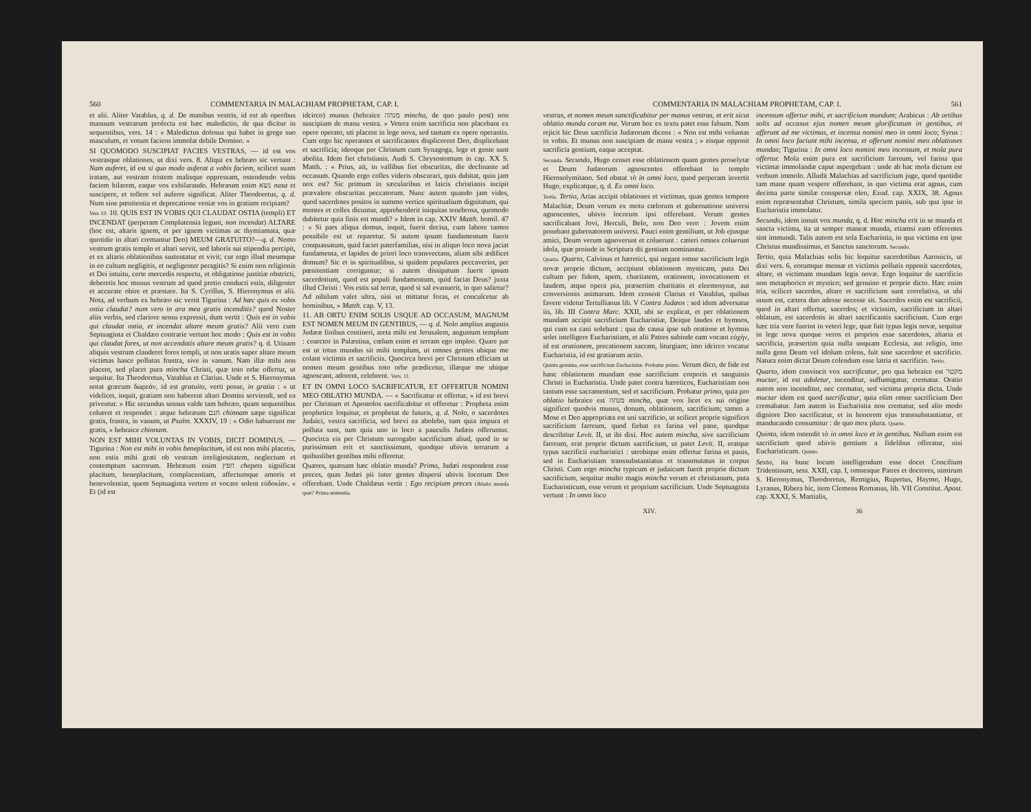560 COMMENTARIA IN MALACHIAM PROPHETAM, CAP. I.
et alii. Aliter Vatablus, q. d. De manibus vestris, id est ab operibus manuum vestrarum profecta est hæc maledictio, de qua dicitur in sequentibus, vers. 14 : « Maledictus dolosus qui habet in grege suo masculum, et votum faciens immolat debile Domino. »
SI QUOMODO SUSCIPIAT FACIES VESTRAS, — id est vos vestrasque oblationes, ut dixi vers. 8. Aliqui ex hebræo sic vertunt : Nam auferet, id est si quo modo auferat a vobis faciem, scilicet suam iratam, aut vestram tristem malisque oppressam, ostendendo vobis faciem hilarem, eaque vos exhilarando. Hebræum enim נשא nasa et suscipere, et tollere vel auferre significat. Aliter Theodoretus, q. d. Num sine pœnitentia et deprecatione veniæ vos in gratiam recipiam?
Vers 10. 10. QUIS EST IN VOBIS QUI CLAUDAT OSTIA (templi) ET INCENDAT (perperam Complutensia legunt, non incendat) ALTARE (hoc est, altaris ignem, et per ignem victimas ac thymiamata, quæ quotidie in altari cremantur Deo) MEUM GRATUITO?—q. d. Nemo vestrum gratis templo et altari servit, sed laboris sui stipendia percipit, et ex altaris oblationibus sustentatur et vivit; cur ergo illud meumque in eo cultum negligitis, et negligenter peragitis? Si enim non religionis et Dei intuitu, certe mercedis respectu, et obligatione justitiæ obstricti, deberetis hoc munus vestrum ad quod pretio conducti estis, diligenter et accurate obire et præstare. Ita S. Cyrillus, S. Hieronymus et alii. Nota, ad verbum ex hebræo sic vertit Tigurina : Ad hæc quis ex vobis ostia claudat? num vero in ara mea gratis incenditis? quod Noster aliis verbis, sed clariore sensu expressit, dum vertit : Quis est in vobis qui claudat ostia, et incendat altare meum gratis? Alii vero cum Septuaginta et Chaldæo contrarie vertunt hoc modo : Quis est in vobis qui claudat fores, ut non accendatis altare meum gratis? q. d. Utinam aliquis vestrum clauderet fores templi, ut non uratis super altare meum victimas hasce pollutas frustra, sive in vanum. Nam illæ mihi non placent, sed placet pura mincha Christi, quæ toto orbe offertur, ut sequitur. Ita Theodoretus, Vatablus et Clarius. Unde et S. Hieronymus notat græcum δωρεάν, id est gratuito, verti posse, in gratia : « ut videlicet, inquit, gratiam non haberent altari Domini serviendi, sed ea priventur. » Hic secundus sensus valde tam hebræo, quam sequentibus cohæret et respondet : atque hebræum חנם chinnam sæpe significat gratis, frustra, in vanum, ut Psalm. XXXIV, 19 : « Odio habuerunt me gratis, » hebraice chinnam.
NON EST MIHI VOLUNTAS IN VOBIS, DICIT DOMINUS. — Tigurina : Non est mihi in vobis beneplacitum, id est non mihi placetis, non estis mihi grati ob vestram irreligiositatem, neglectum et contemptum sacrorum. Hebræum enim חפץ chepets significat placitum, beneplacitum, complacentiam, affectumque amoris et benevolentiæ, quem Septuaginta vertere et vocare solent εὐδοκίαν. « Et (id est
idcirco) munus (hebraice מנחה mincha, de quo paulo post) non suscipiam de manu vestra. » Vetera enim sacrificia non placebant ex opere operato, uti placent in lege nova, sed tantum ex opere operantis. Cum ergo hic operantes et sacrificantes displicerent Deo, displicebant et sacrificia; ideoque per Christum cum Synagoga, lege et gente sunt abolita. Idem fiet christianis. Audi S. Chrysostomum in cap. XX S. Matth. : « Prius, ait, in vallibus fiet obscuritas, die declinante ad occasum. Quando ergo colles videris obscurari, quis dubitat, quin jam nox est? Sic primum in sæcularibus et laicis christianis incipit prævalere obscuritas peccatorum. Nunc autem quando jam vides, quod sacerdotes positos in summo vertice spiritualium dignitatum, qui montes et colles dicuntur, apprehenderit iniquitas tenebrosa, quomodo dubitetur quia finis est mundi? » Idem in cap. XXIV Matth. homil. 47 : « Si pars aliqua domus, inquit, fuerit decisa, cum labore tamen possibile est ut reparetur. Si autem ipsum fundamentum fuerit conquassatum, quid faciet paterfamilias, nisi in aliquo loco nova jaciat fundamenta, et lapides de priori loco transvectans, aliam sibi ædificet domum? Sic et in spiritualibus, si quidem populares peccaverint, per pœnitentiam corriguntur; si autem dissipatum fuerit ipsum sacerdotium, quod est populi fundamentum, quid faciat Deus? juxta illud Christi : Vos estis sal terræ, quod si sal evanuerit, in quo salietur? Ad nihilum valet ultra, nisi ut mittatur foras, et conculcetur ab hominibus, » Matth. cap. V, 13.
11. AB ORTU ENIM SOLIS USQUE AD OCCASUM, MAGNUM EST NOMEN MEUM IN GENTIBUS, — q. d. Nolo amplius angustis Judææ finibus contineri, areta mihi est Jerusalem, angustum templum : coarctor in Palæstina, cœlum enim et terram ego impleo. Quare par est ut totus mundus sit mihi templum, ut omnes gentes ubique me colant victimis et sacrificiis. Quocirca brevi per Christum efficiam ut nomen meum gentibus toto orbe prædicetur, illæque me ubique agnoscant, adorent, celebrent. Vers. 11.
ET IN OMNI LOCO SACRIFICATUR, ET OFFERTUR NOMINI MEO OBLATIO MUNDA. — « Sacrificatur et offertur, » id est brevi per Christum et Apostolos sacrificabitur et offeretur : Propheta enim prophetice loquitur, et prophetat de futuris, q. d. Nolo, o sacerdotes Judaici, vestra sacrificia, sed brevi ea abolebo, tum quia impura et polluta sunt, tum quia uno in loco a pauculis Judæis offeruntur. Quocirca eis per Christum surrogabo sacrificium aliud, quod in se purissimum erit et sanctissimum, quodque ubivis terrarum a quibuslibet gentibus mihi offeretur.
Quæres, quænam hæc oblatio munda? Primo, Judæi respondent esse preces, quas Judæi pii inter gentes dispersi ubivis locorum Deo offerebant. Unde Chaldæus vertit : Ego recipiam preces Oblatio munda quæ? Prima sententia.
COMMENTARIA IN MALACHIAM PROPHETAM, CAP. I. 561
vestras, et nomen meum sanctificabitur per manus vestras, et erit sicut oblatio munda coram me. Verum hoc ex textu patet esse falsum. Nam rejicit hic Deus sacrificia Judæorum dicens : « Non est mihi voluntas in vobis. Et munus non suscipiam de manu vestra ; » eisque opponit sacrificia gentium, eaque acceptat.
Secunda. Secundo, Hugo censet esse oblationem quam gentes proselytæ et Deum Judæorum agnoscentes offerebant in templo Hierosolymitano. Sed obstat τὸ in omni loco, quod perperam invertit Hugo, explicatque, q. d. Ex omni loco.
Tertia. Tertio, Arias accipit oblationes et victimas, quas gentes tempore Malachiæ, Deum verum ex motu cœlorum et gubernatione universi agnoscentes, ubivis locorum ipsi offerebant. Verum gentes sacrificabant Jovi, Herculi, Belo, non Deo vero : Jovem enim ponebant gubernatorem universi. Pauci enim gentilium, ut Job ejusque amici, Deum verum agnoverunt et coluerunt : cæteri omnes coluerunt idola, quæ proinde in Scriptura dii gentium nominantur.
Quarta. Quarto, Calvinus et hæretici, qui negant omne sacrificium legis novæ proprie dictum, accipiunt oblationem mysticam, puta Dei cultum per fidem, spem, charitatem, orationem, invocationem et laudem, atque opera pia, præsertim charitatis et eleemosynæ, aut conversionis animarum. Idem censent Clarius et Vatablus, quibus favere videtur Tertullianus lib. V Contra Judæos : sed idem adversatur iis, lib. III Contra Marc. XXII, ubi se explicat, et per oblationem mundam accipit sacrificium Eucharistiæ, Deique laudes et hymnos, qui cum ea cani solebant : qua de causa ipse sub oratione et hymnis solet intelligere Eucharistiam, et alii Patres subinde eam vocant εὐχήν, id est orationem, precationem sacram, liturgiam; imo idcirco vocatur Eucharistia, id est gratiarum actio.
Quinta genuina, esse sacrificium Eucharistiæ. Probatur primo. Verum dico, de fide est hanc oblationem mundam esse sacrificium corporis et sanguinis Christi in Eucharistia. Unde patet contra hæreticos, Eucharistiam non tantum esse sacramentum, sed et sacrificium. Probatur primo, quia pro oblatio hebraice est מנחה mincha, quæ vox licet ex sui origine significet quodvis munus, donum, oblationem, sacrificium; tamen a Mose et Deo appropriata est uni sacrificio, ut scilicet proprie significet sacrificium farreum, quod fiebat ex farina vel pane, quodque describitur Levit. II, ut ibi dixi. Hoc autem mincha, sive sacrificium farreum, erat proprie dictum sacrificium, ut patet Levit. II, eratque typus sacrificii eucharistici : utrobique enim offertur farina et panis, sed in Eucharistiam transsubstantiatus et transmutatus in corpus Christi. Cum ergo mincha typicum et judaicum fuerit proprie dictum sacrificium, sequitur multo magis mincha verum et christianum, puta Eucharisticum, esse verum et proprium sacrificium. Unde Septuaginta vertunt : In omni loco
incensum offertur mihi, et sacrificium mundum; Arabicus : Ab ortibus solis ad occasus ejus nomen meum glorificatum in gentibus, et afferunt ad me victimas, et incensa nomini meo in omni loco; Syrus : In omni loco faciunt mihi incensa, et offerunt nomini meo oblationes mundas; Tigurina : In omni loco nomini meo incensum, et mola pura offertur. Mola enim pura est sacrificium farreum, vel farina qua victimæ immolandæ caput aspergebant : unde ab hac mola dictum est verbum immolo. Alludit Malachias ad sacrificium juge, quod quotidie tam mane quam vespere offerebant, in quo victima erat agnus, cum decima parte similæ conspersæ oleo, Exod. cap. XXIX, 38. Agnus enim repræsentabat Christum, simila speciem panis, sub qua ipse in Eucharistia immolatur.
Secundo, idem innuit vox munda, q. d. Hoc mincha erit in se munda et sancta victima, ita ut semper maneat munda, etiamsi eam offerentes sint immundi. Talis autem est sola Eucharistia, in qua victima est ipse Christus mundissimus, et Sanctus sanctorum. Secundo.
Tertio, quia Malachias solis hic loquitur sacerdotibus Aaronicis, ut dixi vers. 6, eorumque mensæ et victimis pollutis opponit sacerdotes, altare, et victimam mundam legis novæ. Ergo loquitur de sacrificio non metaphorico et mystico; sed genuino et proprie dicto. Hæc enim tria, scilicet sacerdos, altare et sacrificium sunt correlativa, ut ubi unum est, cætera duo adesse necesse sit. Sacerdos enim est sacrificii, quod in altari offertur, sacerdos; et vicissim, sacrificium in altari oblatum, est sacerdotis in altari sacrificantis sacrificium. Cum ergo hæc tria vere fuerint in veteri lege, quæ fuit typus legis novæ, sequitur in lege nova quoque veros et proprios esse sacerdotes, altaria et sacrificia, præsertim quia nulla unquam Ecclesia, aut religio, imo nulla gens Deum vel idolum colens, fuit sine sacerdote et sacrificio. Natura enim dictat Deum colendum esse latria et sacrificio. Tertio.
Quarto, idem convincit vox sacrificatur, pro qua hebraice est מקטר muctar, id est adoletur, incenditur, suffumigatur, crematur. Oratio autem non incenditur, nec crematur, sed victima propria dicta. Unde muctar idem est quod sacrificatur, quia olim omne sacrificium Deo cremabatur. Jam autem in Eucharistia non crematur, sed alio modo digniore Deo sacrificatur, et in honorem ejus transsubstantiatur, et manducando consumitur : de quo mox plura. Quarto.
Quinto, idem ostendit τὸ in omni loco et in gentibus. Nullum enim est sacrificium quod ubivis gentium a fidelibus offeratur, nisi Eucharisticum. Quinto.
Sexto, ita hunc locum intelligendum esse docet Concilium Tridentinum, sess. XXII, cap. I, omnesque Patres et doctores, nimirum S. Hieronymus, Theodoretus, Remigius, Rupertus, Haymo, Hugo, Lyranus, Ribera hic, item Clemens Romanus, lib. VII Constitut. Apost. cap. XXXI, S. Martialis,
XIV. 36